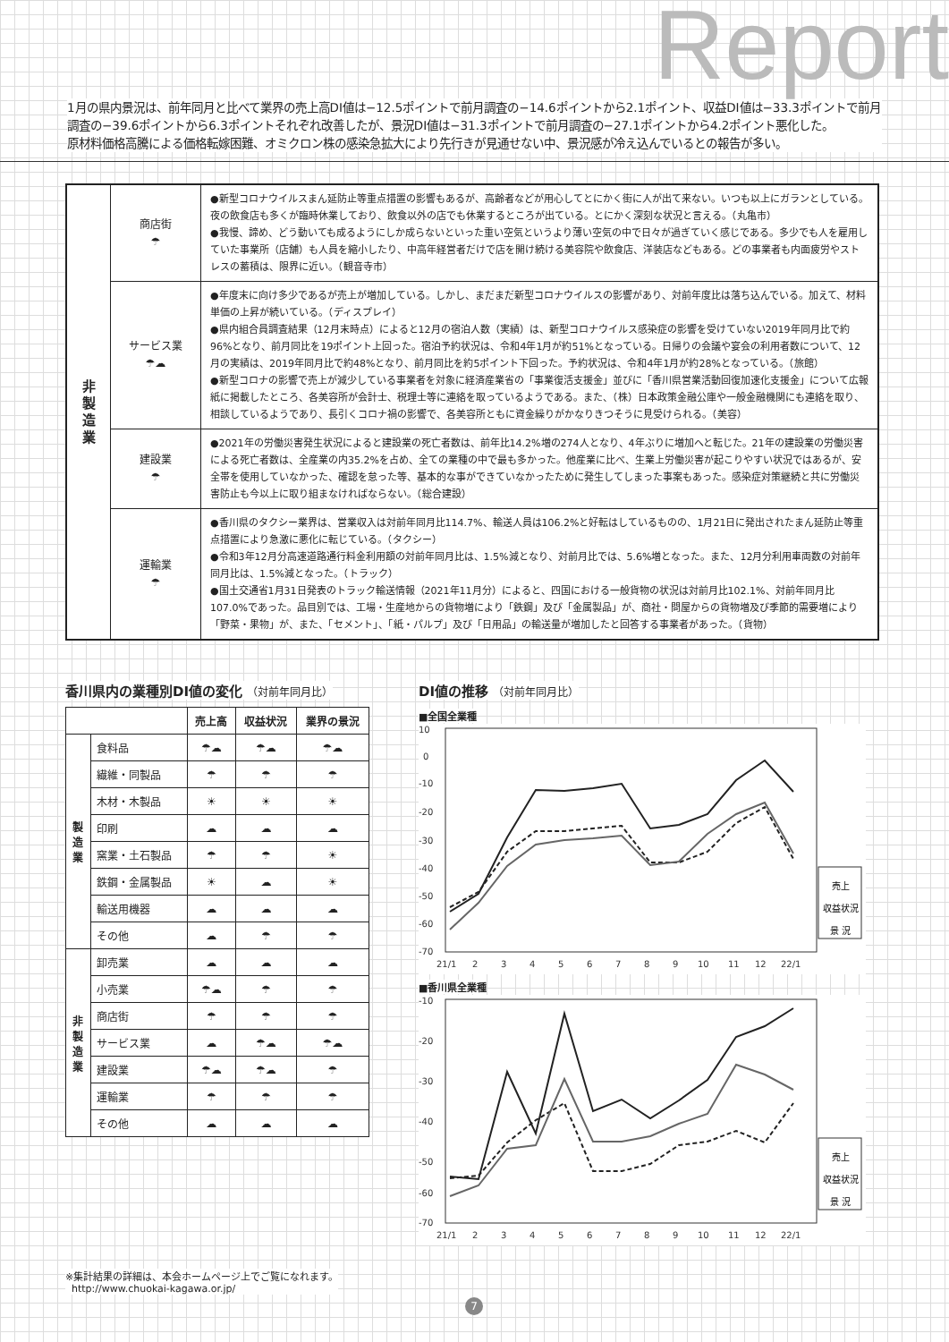Report
1月の県内景況は、前年同月と比べて業界の売上高DI値は−12.5ポイントで前月調査の−14.6ポイントから2.1ポイント、収益DI値は−33.3ポイントで前月調査の−39.6ポイントから6.3ポイントそれぞれ改善したが、景況DI値は−31.3ポイントで前月調査の−27.1ポイントから4.2ポイント悪化した。
原材料価格高騰による価格転嫁困難、オミクロン株の感染急拡大により先行きが見通せない中、景況感が冷え込んでいるとの報告が多い。
| 非 製 造 業 | 商店街 ☂ | ●新型コロナウイルスまん延防止等重点措置の影響もあるが、高齢者などが用心してとにかく街に人が出て来ない。いつも以上にガランとしている。夜の飲食店も多くが臨時休業しており、飲食以外の店でも休業するところが出ている。とにかく深刻な状況と言える。（丸亀市） ●我慢、諦め、どう動いても成るようにしか成らないといった重い空気というより薄い空気の中で日々が過ぎていく感じである。多少でも人を雇用していた事業所（店舗）も人員を縮小したり、中高年経営者だけで店を開け続ける美容院や飲食店、洋装店などもある。どの事業者も内面疲労やストレスの蓄積は、限界に近い。（観音寺市） |
| | サービス業 ☂☁ | ●年度末に向け多少であるが売上が増加している。しかし、まだまだ新型コロナウイルスの影響があり、対前年度比は落ち込んでいる。加えて、材料単価の上昇が続いている。（ディスプレイ） ●県内組合員調査結果（12月末時点）によると12月の宿泊人数（実績）は、新型コロナウイルス感染症の影響を受けていない2019年同月比で約96%となり、前月同比を19ポイント上回った。宿泊予約状況は、令和4年1月が約51%となっている。日帰りの会議や宴会の利用者数について、12月の実績は、2019年同月比で約48%となり、前月同比を約5ポイント下回った。予約状況は、令和4年1月が約28%となっている。（旅館） ●新型コロナの影響で売上が減少している事業者を対象に経済産業省の「事業復活支援金」並びに「香川県営業活動回復加速化支援金」について広報紙に掲載したところ、各美容所が会計士、税理士等に連絡を取っているようである。また、（株）日本政策金融公庫や一般金融機関にも連絡を取り、相談しているようであり、長引くコロナ禍の影響で、各美容所ともに資金繰りがかなりきつそうに見受けられる。（美容） |
| | 建設業 ☂ | ●2021年の労働災害発生状況によると建設業の死亡者数は、前年比14.2%増の274人となり、4年ぶりに増加へと転じた。21年の建設業の労働災害による死亡者数は、全産業の内35.2%を占め、全ての業種の中で最も多かった。他産業に比べ、生業上労働災害が起こりやすい状況ではあるが、安全帯を使用していなかった、確認を怠った等、基本的な事ができていなかったために発生してしまった事案もあった。感染症対策継続と共に労働災害防止も今以上に取り組まなければならない。（総合建設） |
| | 運輸業 ☂ | ●香川県のタクシー業界は、営業収入は対前年同月比114.7%、輸送人員は106.2%と好転はしているものの、1月21日に発出されたまん延防止等重点措置により急激に悪化に転じている。（タクシー） ●令和3年12月分高速道路通行料金利用額の対前年同月比は、1.5%減となり、対前月比では、5.6%増となった。また、12月分利用車両数の対前年同月比は、1.5%減となった。（トラック） ●国土交通省1月31日発表のトラック輸送情報（2021年11月分）によると、四国における一般貨物の状況は対前月比102.1%、対前年同月比107.0%であった。品目別では、工場・生産地からの貨物増により「鉄鋼」及び「金属製品」が、商社・問屋からの貨物増及び季節的需要増により「野菜・果物」が、また、「セメント」、「紙・パルプ」及び「日用品」の輸送量が増加したと回答する事業者があった。（貨物） |
香川県内の業種別DI値の変化 （対前年同月比）
| | | 売上高 | 収益状況 | 業界の景況 |
| --- | --- | --- | --- | --- |
| 製 造 業 | 食料品 | ☂☁ | ☂☁ | ☂☁ |
| | 繊維・同製品 | ☂ | ☂ | ☂ |
| | 木材・木製品 | ☀ | ☀ | ☀ |
| | 印刷 | ☁ | ☁ | ☁ |
| | 窯業・土石製品 | ☂ | ☂ | ☀ |
| | 鉄鋼・金属製品 | ☀ | ☁ | ☀ |
| | 輸送用機器 | ☁ | ☁ | ☁ |
| | その他 | ☁ | ☂ | ☂ |
| 非 製 造 業 | 卸売業 | ☁ | ☁ | ☁ |
| | 小売業 | ☂☁ | ☂ | ☂ |
| | 商店街 | ☂ | ☂ | ☂ |
| | サービス業 | ☁ | ☂☁ | ☂☁ |
| | 建設業 | ☂☁ | ☂☁ | ☂ |
| | 運輸業 | ☂ | ☂ | ☂ |
| | その他 | ☁ | ☁ | ☁ |
DI値の推移 （対前年同月比）
■全国全業種
10
0
-10
-20
-30
-40
-50
-60
-70
21/1
2
3
4
5
6
7
8
9
10
11
12
22/1
売上
収益状況
景 況
■香川県全業種
-10
-20
-30
-40
-50
-60
-70
21/1
2
3
4
5
6
7
8
9
10
11
12
22/1
売上
収益状況
景 況
※集計結果の詳細は、本会ホームページ上でご覧になれます。
http://www.chuokai-kagawa.or.jp/
7